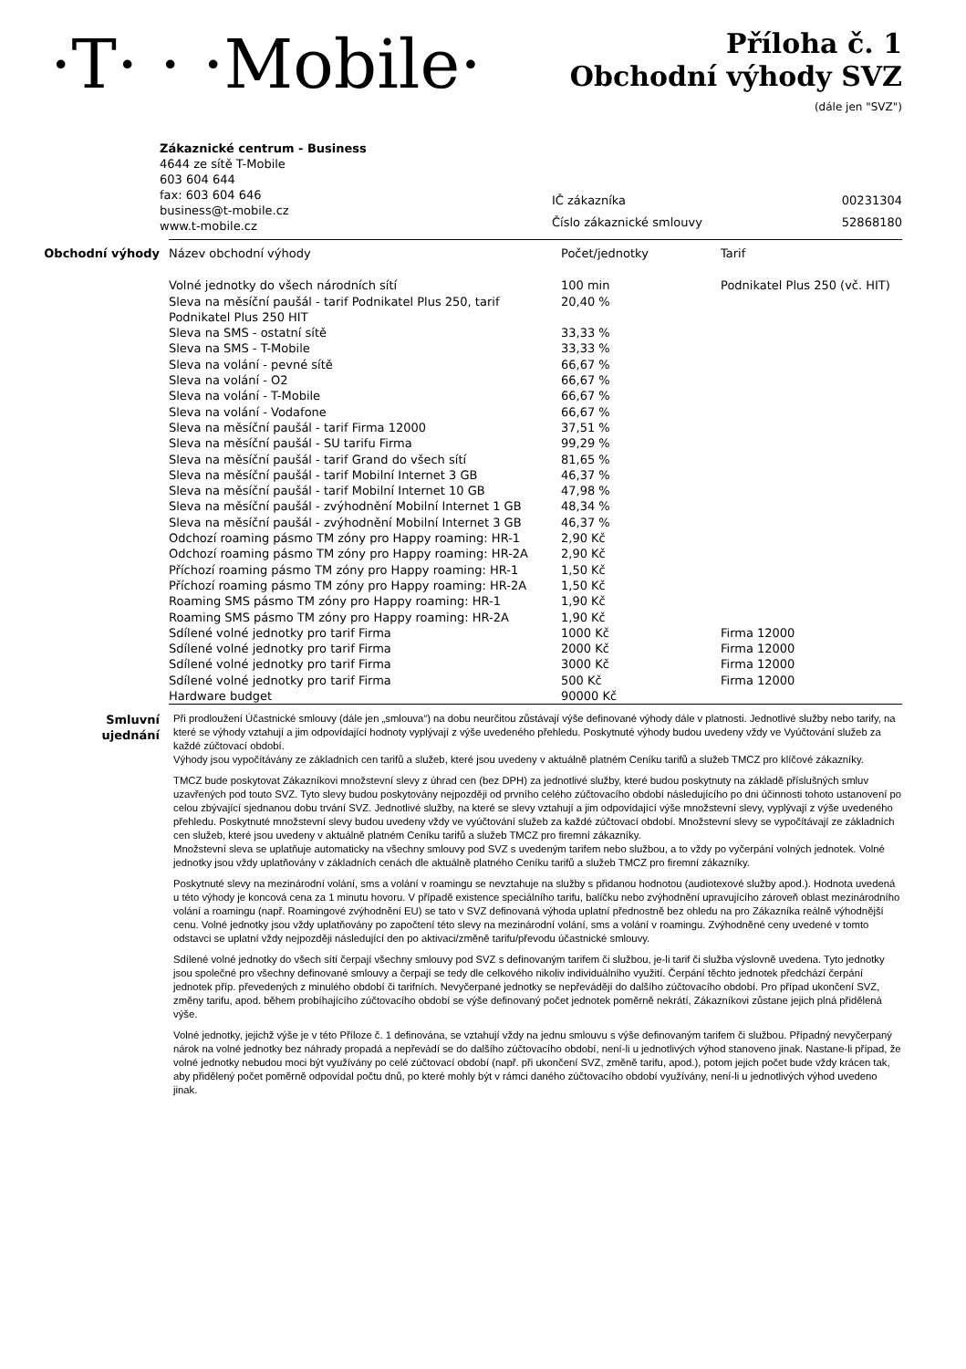·T· · ·Mobile·
Příloha č. 1
Obchodní výhody SVZ
(dále jen "SVZ")
Zákaznické centrum - Business
4644 ze sítě T-Mobile
603 604 644
fax: 603 604 646
business@t-mobile.cz
www.t-mobile.cz
IČ zákazníka 00231304
Číslo zákaznické smlouvy 52868180
| Obchodní výhody | Název obchodní výhody | Počet/jednotky | Tarif |
| | Volné jednotky do všech národních sítí | 100 min | Podnikatel Plus 250 (vč. HIT) |
| | Sleva na měsíční paušál - tarif Podnikatel Plus 250, tarif Podnikatel Plus 250 HIT | 20,40 % | |
| | Sleva na SMS - ostatní sítě | 33,33 % | |
| | Sleva na SMS - T-Mobile | 33,33 % | |
| | Sleva na volání - pevné sítě | 66,67 % | |
| | Sleva na volání - O2 | 66,67 % | |
| | Sleva na volání - T-Mobile | 66,67 % | |
| | Sleva na volání - Vodafone | 66,67 % | |
| | Sleva na měsíční paušál - tarif Firma 12000 | 37,51 % | |
| | Sleva na měsíční paušál - SU tarifu Firma | 99,29 % | |
| | Sleva na měsíční paušál - tarif Grand do všech sítí | 81,65 % | |
| | Sleva na měsíční paušál - tarif Mobilní Internet 3 GB | 46,37 % | |
| | Sleva na měsíční paušál - tarif Mobilní Internet 10 GB | 47,98 % | |
| | Sleva na měsíční paušál - zvýhodnění Mobilní Internet 1 GB | 48,34 % | |
| | Sleva na měsíční paušál - zvýhodnění Mobilní Internet 3 GB | 46,37 % | |
| | Odchozí roaming pásmo TM zóny pro Happy roaming: HR-1 | 2,90 Kč | |
| | Odchozí roaming pásmo TM zóny pro Happy roaming: HR-2A | 2,90 Kč | |
| | Příchozí roaming pásmo TM zóny pro Happy roaming: HR-1 | 1,50 Kč | |
| | Příchozí roaming pásmo TM zóny pro Happy roaming: HR-2A | 1,50 Kč | |
| | Roaming SMS pásmo TM zóny pro Happy roaming: HR-1 | 1,90 Kč | |
| | Roaming SMS pásmo TM zóny pro Happy roaming: HR-2A | 1,90 Kč | |
| | Sdílené volné jednotky pro tarif Firma | 1000 Kč | Firma 12000 |
| | Sdílené volné jednotky pro tarif Firma | 2000 Kč | Firma 12000 |
| | Sdílené volné jednotky pro tarif Firma | 3000 Kč | Firma 12000 |
| | Sdílené volné jednotky pro tarif Firma | 500 Kč | Firma 12000 |
| | Hardware budget | 90000 Kč | |
| Smluvní ujednání | Při prodloužení Účastnické smlouvy (dále jen „smlouva“) na dobu neurčitou zůstávají výše definované výhody dále v platnosti. Jednotlivé služby nebo tarify, na které se výhody vztahují a jim odpovídající hodnoty vyplývají z výše uvedeného přehledu. Poskytnuté výhody budou uvedeny vždy ve Vyúčtování služeb za každé zúčtovací období. Výhody jsou vypočítávány ze základních cen tarifů a služeb, které jsou uvedeny v aktuálně platném Ceníku tarifů a služeb TMCZ pro klíčové zákazníky. TMCZ bude poskytovat Zákazníkovi množstevní slevy z úhrad cen (bez DPH) za jednotlivé služby, které budou poskytnuty na základě příslušných smluv uzavřených pod touto SVZ. Tyto slevy budou poskytovány nejpozději od prvního celého zúčtovacího období následujícího po dni účinnosti tohoto ustanovení po celou zbývající sjednanou dobu trvání SVZ. Jednotlivé služby, na které se slevy vztahují a jim odpovídající výše množstevní slevy, vyplývají z výše uvedeného přehledu. Poskytnuté množstevní slevy budou uvedeny vždy ve vyúčtování služeb za každé zúčtovací období. Množstevní slevy se vypočítávají ze základních cen služeb, které jsou uvedeny v aktuálně platném Ceníku tarifů a služeb TMCZ pro firemní zákazníky. Množstevní sleva se uplatňuje automaticky na všechny smlouvy pod SVZ s uvedeným tarifem nebo službou, a to vždy po vyčerpání volných jednotek. Volné jednotky jsou vždy uplatňovány v základních cenách dle aktuálně platného Ceníku tarifů a služeb TMCZ pro firemní zákazníky. Poskytnuté slevy na mezinárodní volání, sms a volání v roamingu se nevztahuje na služby s přidanou hodnotou (audiotexové služby apod.). Hodnota uvedená u této výhody je koncová cena za 1 minutu hovoru. V případě existence speciálního tarifu, balíčku nebo zvýhodnění upravujícího zároveň oblast mezinárodního volání a roamingu (např. Roamingové zvýhodnění EU) se tato v SVZ definovaná výhoda uplatní přednostně bez ohledu na pro Zákazníka reálně výhodnější cenu. Volné jednotky jsou vždy uplatňovány po započtení této slevy na mezinárodní volání, sms a volání v roamingu. Zvýhodněné ceny uvedené v tomto odstavci se uplatní vždy nejpozději následující den po aktivaci/změně tarifu/převodu účastnické smlouvy. Sdílené volné jednotky do všech sítí čerpají všechny smlouvy pod SVZ s definovaným tarifem či službou, je-li tarif či služba výslovně uvedena. Tyto jednotky jsou společné pro všechny definované smlouvy a čerpají se tedy dle celkového nikoliv individuálního využití. Čerpání těchto jednotek předchází čerpání jednotek příp. převedených z minulého období či tarifních. Nevyčerpané jednotky se nepřevádějí do dalšího zúčtovacího období. Pro případ ukončení SVZ, změny tarifu, apod. během probíhajícího zúčtovacího období se výše definovaný počet jednotek poměrně nekrátí, Zákazníkovi zůstane jejich plná přidělená výše. Volné jednotky, jejichž výše je v této Příloze č. 1 definována, se vztahují vždy na jednu smlouvu s výše definovaným tarifem či službou. Případný nevyčerpaný nárok na volné jednotky bez náhrady propadá a nepřevádí se do dalšího zúčtovacího období, není-li u jednotlivých výhod stanoveno jinak. Nastane-li případ, že volné jednotky nebudou moci být využívány po celé zúčtovací období (např. při ukončení SVZ, změně tarifu, apod.), potom jejich počet bude vždy krácen tak, aby přidělený počet poměrně odpovídal počtu dnů, po které mohly být v rámci daného zúčtovacího období využívány, není-li u jednotlivých výhod uvedeno jinak. | | |